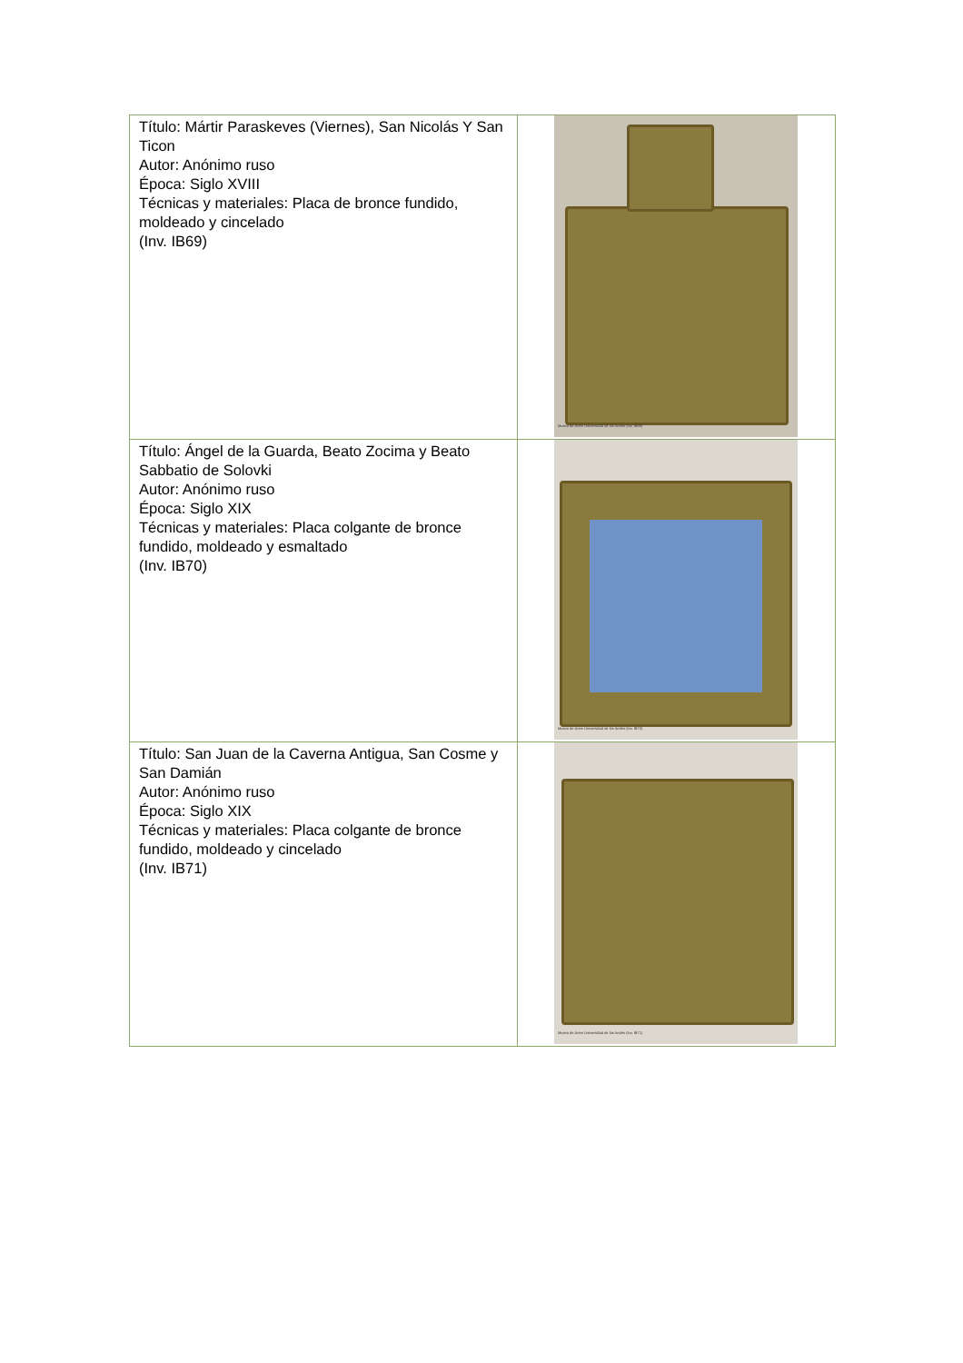| Título: Mártir Paraskeves (Viernes), San Nicolás Y San Ticon Autor: Anónimo ruso Época: Siglo XVIII Técnicas y materiales: Placa de bronce fundido, moldeado y cincelado (Inv. IB69) | Museo de Artes Universidad de los Andes (Inv. IB69) |
| Título: Ángel de la Guarda, Beato Zocima y Beato Sabbatio de Solovki Autor: Anónimo ruso Época: Siglo XIX Técnicas y materiales: Placa colgante de bronce fundido, moldeado y esmaltado (Inv. IB70) | Museo de Artes Universidad de los Andes (Inv. IB70) |
| Título: San Juan de la Caverna Antigua, San Cosme y San Damián Autor: Anónimo ruso Época: Siglo XIX Técnicas y materiales: Placa colgante de bronce fundido, moldeado y cincelado (Inv. IB71) | Museo de Artes Universidad de los Andes (Inv. IB71) |